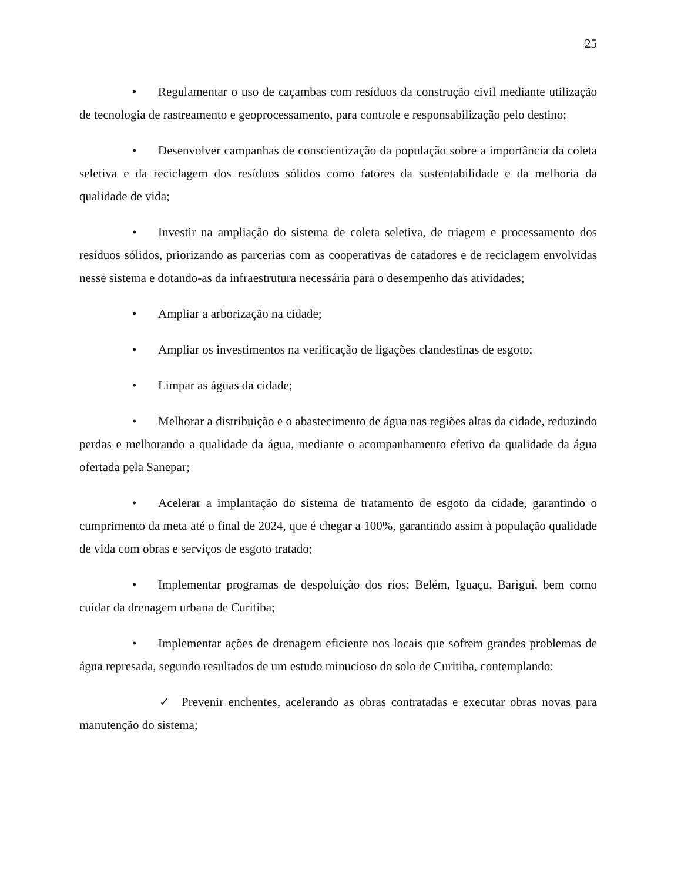25
• Regulamentar o uso de caçambas com resíduos da construção civil mediante utilização de tecnologia de rastreamento e geoprocessamento, para controle e responsabilização pelo destino;
• Desenvolver campanhas de conscientização da população sobre a importância da coleta seletiva e da reciclagem dos resíduos sólidos como fatores da sustentabilidade e da melhoria da qualidade de vida;
• Investir na ampliação do sistema de coleta seletiva, de triagem e processamento dos resíduos sólidos, priorizando as parcerias com as cooperativas de catadores e de reciclagem envolvidas nesse sistema e dotando-as da infraestrutura necessária para o desempenho das atividades;
• Ampliar a arborização na cidade;
• Ampliar os investimentos na verificação de ligações clandestinas de esgoto;
• Limpar as águas da cidade;
• Melhorar a distribuição e o abastecimento de água nas regiões altas da cidade, reduzindo perdas e melhorando a qualidade da água, mediante o acompanhamento efetivo da qualidade da água ofertada pela Sanepar;
• Acelerar a implantação do sistema de tratamento de esgoto da cidade, garantindo o cumprimento da meta até o final de 2024, que é chegar a 100%, garantindo assim à população qualidade de vida com obras e serviços de esgoto tratado;
• Implementar programas de despoluição dos rios: Belém, Iguaçu, Barigui, bem como cuidar da drenagem urbana de Curitiba;
• Implementar ações de drenagem eficiente nos locais que sofrem grandes problemas de água represada, segundo resultados de um estudo minucioso do solo de Curitiba, contemplando:
✓ Prevenir enchentes, acelerando as obras contratadas e executar obras novas para manutenção do sistema;